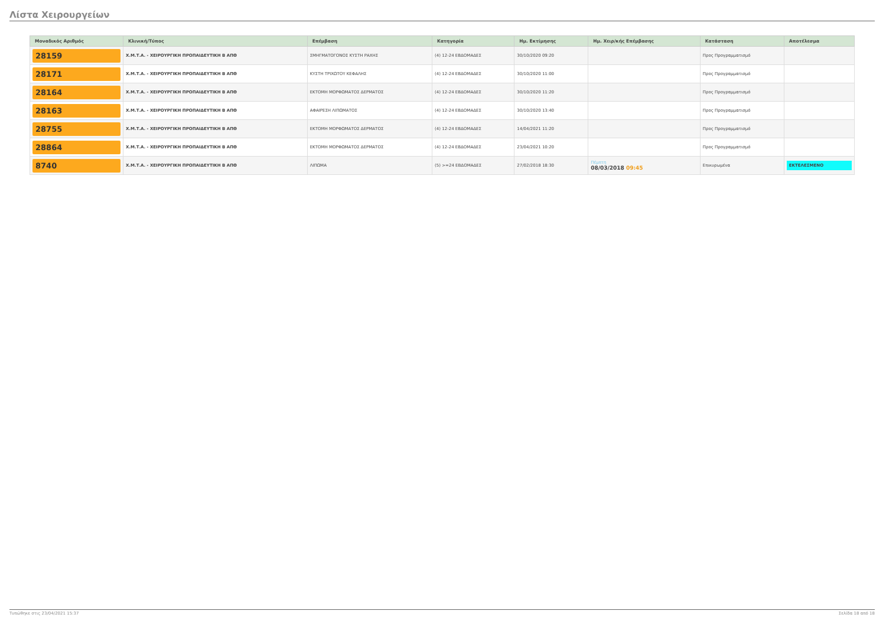Λίστα Χειρουργείων
| Μοναδικός Αριθμός | Κλινική/Τύπος | Επέμβαση | Κατηγορία | Ημ. Εκτίμησης | Ημ. Χειρ/κής Επέμβασης | Κατάσταση | Αποτέλεσμα |
| --- | --- | --- | --- | --- | --- | --- | --- |
| 28159 | Χ.Μ.Τ.Α. - ΧΕΙΡΟΥΡΓΙΚΗ ΠΡΟΠΑΙΔΕΥΤΙΚΗ Β ΑΠΘ | ΣΜΗΓΜΑΤΟΓΟΝΟΣ ΚΥΣΤΗ ΡΑΧΗΣ | (4) 12-24 ΕΒΔΟΜΑΔΕΣ | 30/10/2020 09:20 | | Προς Προγραμματισμό | |
| 28171 | Χ.Μ.Τ.Α. - ΧΕΙΡΟΥΡΓΙΚΗ ΠΡΟΠΑΙΔΕΥΤΙΚΗ Β ΑΠΘ | ΚΥΣΤΗ ΤΡΙΧΩΤΟΥ ΚΕΦΑΛΗΣ | (4) 12-24 ΕΒΔΟΜΑΔΕΣ | 30/10/2020 11:00 | | Προς Προγραμματισμό | |
| 28164 | Χ.Μ.Τ.Α. - ΧΕΙΡΟΥΡΓΙΚΗ ΠΡΟΠΑΙΔΕΥΤΙΚΗ Β ΑΠΘ | ΕΚΤΟΜΗ ΜΟΡΦΩΜΑΤΟΣ ΔΕΡΜΑΤΟΣ | (4) 12-24 ΕΒΔΟΜΑΔΕΣ | 30/10/2020 11:20 | | Προς Προγραμματισμό | |
| 28163 | Χ.Μ.Τ.Α. - ΧΕΙΡΟΥΡΓΙΚΗ ΠΡΟΠΑΙΔΕΥΤΙΚΗ Β ΑΠΘ | ΑΦΑΙΡΕΣΗ ΛΙΠΩΜΑΤΟΣ | (4) 12-24 ΕΒΔΟΜΑΔΕΣ | 30/10/2020 13:40 | | Προς Προγραμματισμό | |
| 28755 | Χ.Μ.Τ.Α. - ΧΕΙΡΟΥΡΓΙΚΗ ΠΡΟΠΑΙΔΕΥΤΙΚΗ Β ΑΠΘ | ΕΚΤΟΜΗ ΜΟΡΦΩΜΑΤΟΣ ΔΕΡΜΑΤΟΣ | (4) 12-24 ΕΒΔΟΜΑΔΕΣ | 14/04/2021 11:20 | | Προς Προγραμματισμό | |
| 28864 | Χ.Μ.Τ.Α. - ΧΕΙΡΟΥΡΓΙΚΗ ΠΡΟΠΑΙΔΕΥΤΙΚΗ Β ΑΠΘ | ΕΚΤΟΜΗ ΜΟΡΦΩΜΑΤΟΣ ΔΕΡΜΑΤΟΣ | (4) 12-24 ΕΒΔΟΜΑΔΕΣ | 23/04/2021 10:20 | | Προς Προγραμματισμό | |
| 8740 | Χ.Μ.Τ.Α. - ΧΕΙΡΟΥΡΓΙΚΗ ΠΡΟΠΑΙΔΕΥΤΙΚΗ Β ΑΠΘ | ΛΙΠΩΜΑ | (5) >=24 ΕΒΔΟΜΑΔΕΣ | 27/02/2018 18:30 | Πέμπτη 08/03/2018 09:45 | Επικυρωμένα | ΕΚΤΕΛΕΣΜΕΝΟ |
Τυπώθηκε στις 23/04/2021 15:37 Σελίδα 18 από 18